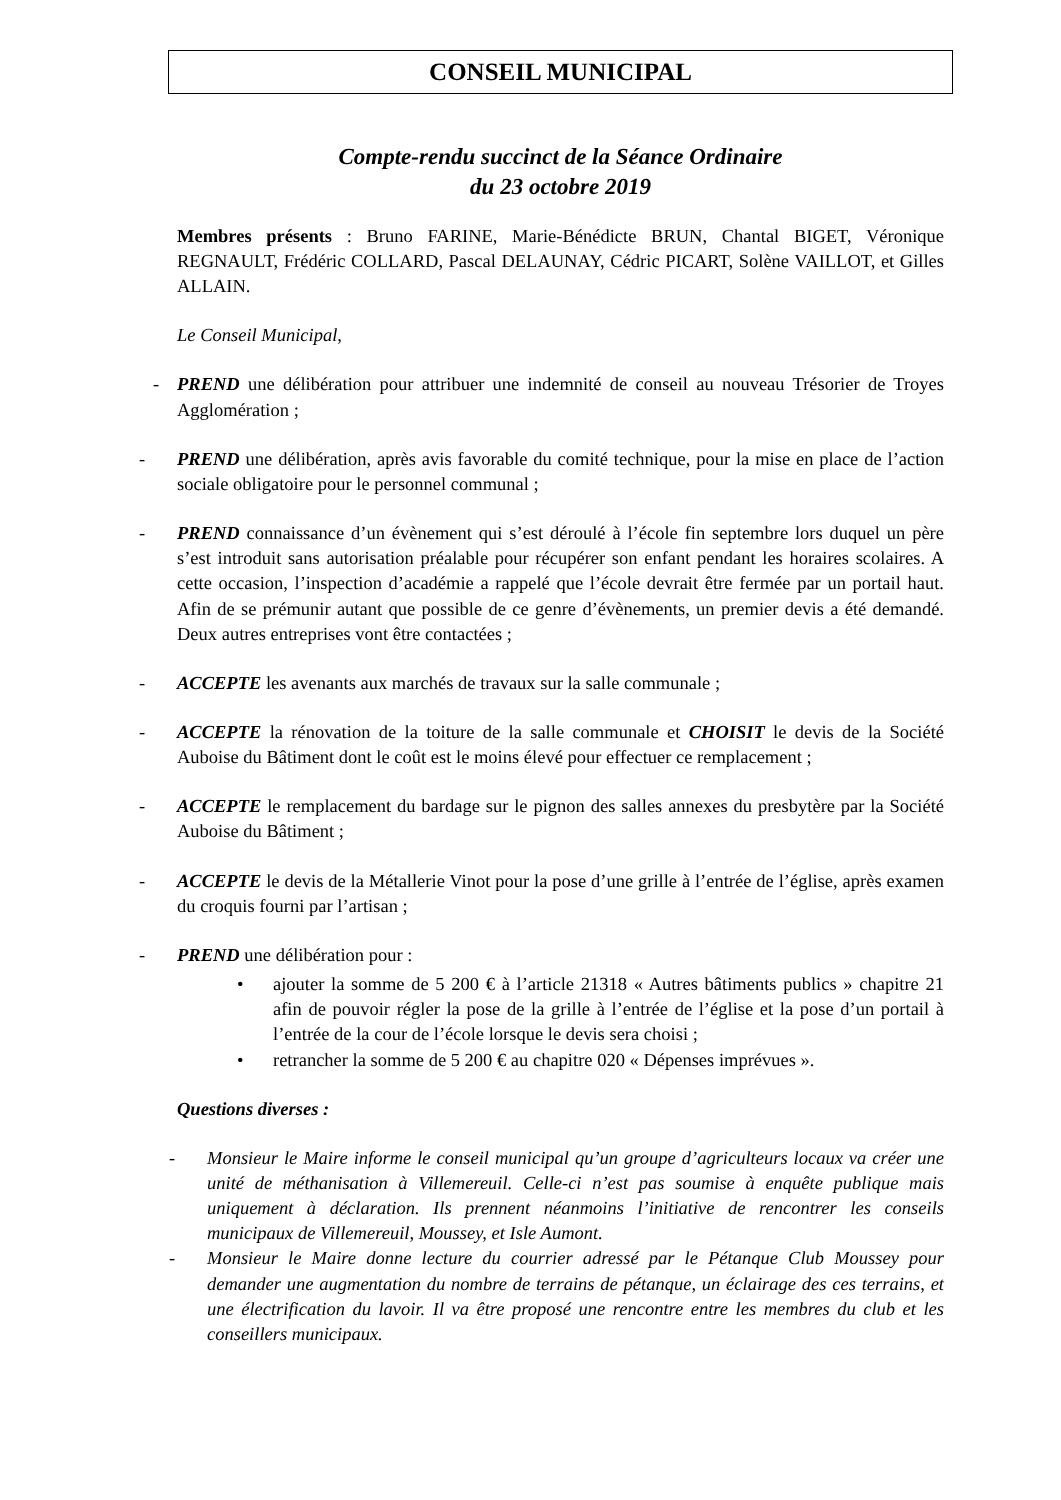CONSEIL MUNICIPAL
Compte-rendu succinct de la Séance Ordinaire
du 23 octobre 2019
Membres présents : Bruno FARINE, Marie-Bénédicte BRUN, Chantal BIGET, Véronique REGNAULT, Frédéric COLLARD, Pascal DELAUNAY, Cédric PICART, Solène VAILLOT, et Gilles ALLAIN.
Le Conseil Municipal,
- PREND une délibération pour attribuer une indemnité de conseil au nouveau Trésorier de Troyes Agglomération ;
- PREND une délibération, après avis favorable du comité technique, pour la mise en place de l’action sociale obligatoire pour le personnel communal ;
- PREND connaissance d’un évènement qui s’est déroulé à l’école fin septembre lors duquel un père s’est introduit sans autorisation préalable pour récupérer son enfant pendant les horaires scolaires. A cette occasion, l’inspection d’académie a rappelé que l’école devrait être fermée par un portail haut. Afin de se prémunir autant que possible de ce genre d’évènements, un premier devis a été demandé. Deux autres entreprises vont être contactées ;
- ACCEPTE les avenants aux marchés de travaux sur la salle communale ;
- ACCEPTE la rénovation de la toiture de la salle communale et CHOISIT le devis de la Société Auboise du Bâtiment dont le coût est le moins élevé pour effectuer ce remplacement ;
- ACCEPTE le remplacement du bardage sur le pignon des salles annexes du presbytère par la Société Auboise du Bâtiment ;
- ACCEPTE le devis de la Métallerie Vinot pour la pose d’une grille à l’entrée de l’église, après examen du croquis fourni par l’artisan ;
- PREND une délibération pour :
• ajouter la somme de 5 200 € à l’article 21318 « Autres bâtiments publics » chapitre 21 afin de pouvoir régler la pose de la grille à l’entrée de l’église et la pose d’un portail à l’entrée de la cour de l’école lorsque le devis sera choisi ;
• retrancher la somme de 5 200 € au chapitre 020 « Dépenses imprévues ».
Questions diverses :
- Monsieur le Maire informe le conseil municipal qu’un groupe d’agriculteurs locaux va créer une unité de méthanisation à Villemereuil. Celle-ci n’est pas soumise à enquête publique mais uniquement à déclaration. Ils prennent néanmoins l’initiative de rencontrer les conseils municipaux de Villemereuil, Moussey, et Isle Aumont.
- Monsieur le Maire donne lecture du courrier adressé par le Pétanque Club Moussey pour demander une augmentation du nombre de terrains de pétanque, un éclairage des ces terrains, et une électrification du lavoir. Il va être proposé une rencontre entre les membres du club et les conseillers municipaux.